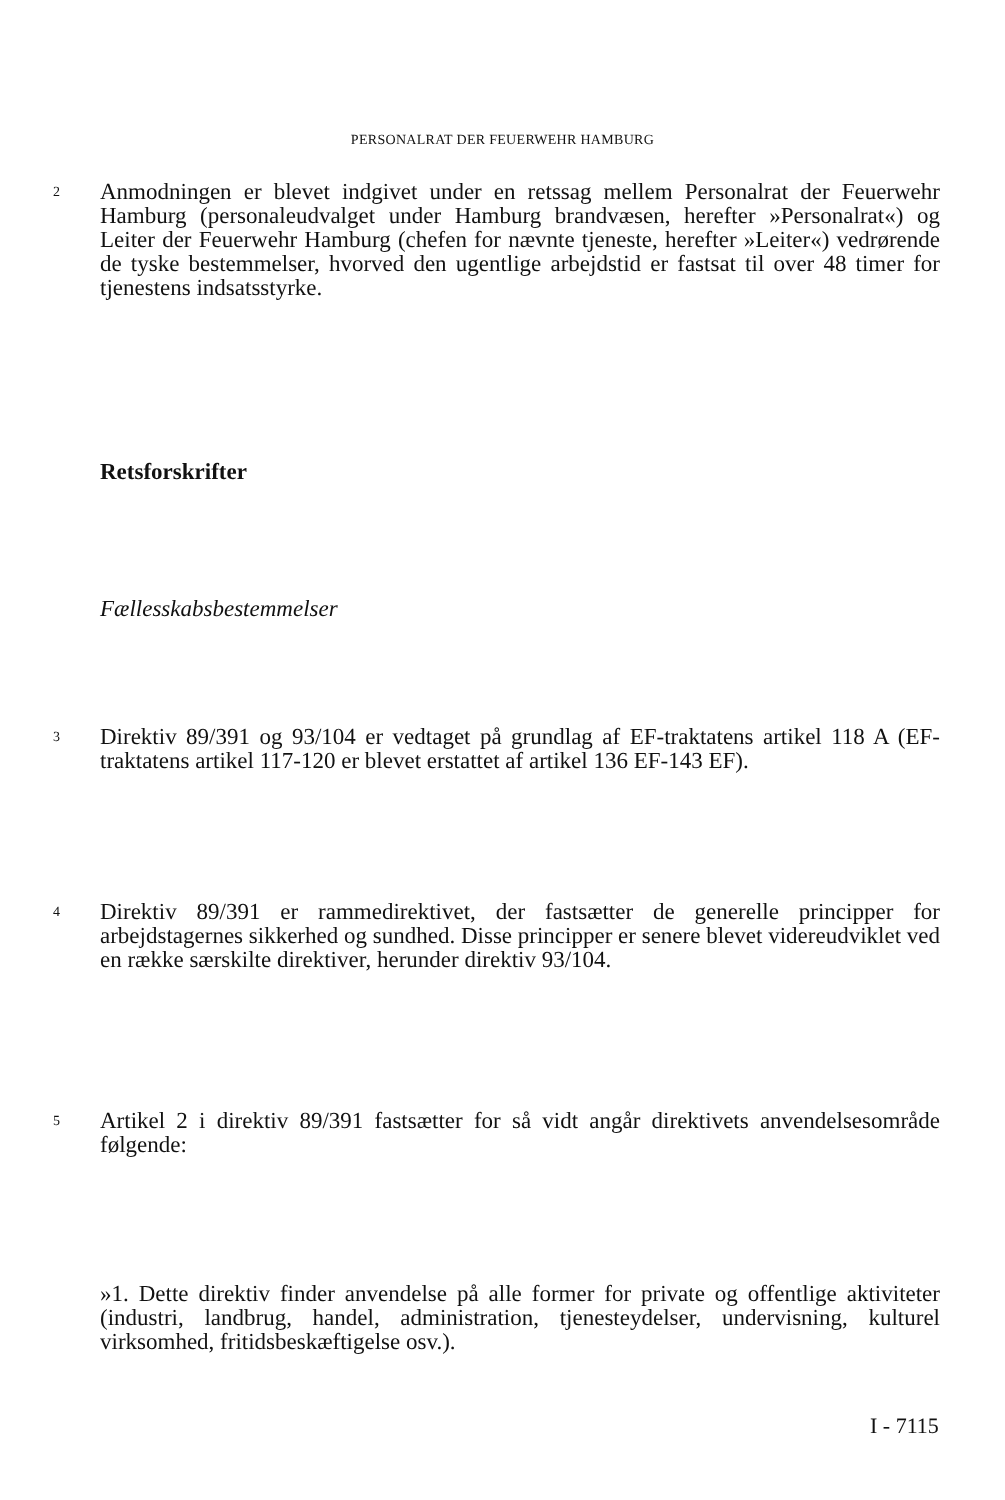PERSONALRAT DER FEUERWEHR HAMBURG
2 Anmodningen er blevet indgivet under en retssag mellem Personalrat der Feuerwehr Hamburg (personaleudvalget under Hamburg brandvæsen, herefter »Personalrat«) og Leiter der Feuerwehr Hamburg (chefen for nævnte tjeneste, herefter »Leiter«) vedrørende de tyske bestemmelser, hvorved den ugentlige arbejdstid er fastsat til over 48 timer for tjenestens indsatsstyrke.
Retsforskrifter
Fællesskabsbestemmelser
3 Direktiv 89/391 og 93/104 er vedtaget på grundlag af EF-traktatens artikel 118 A (EF-traktatens artikel 117-120 er blevet erstattet af artikel 136 EF-143 EF).
4 Direktiv 89/391 er rammedirektivet, der fastsætter de generelle principper for arbejdstagernes sikkerhed og sundhed. Disse principper er senere blevet videreudviklet ved en række særskilte direktiver, herunder direktiv 93/104.
5 Artikel 2 i direktiv 89/391 fastsætter for så vidt angår direktivets anvendelsesområde følgende:
»1. Dette direktiv finder anvendelse på alle former for private og offentlige aktiviteter (industri, landbrug, handel, administration, tjenesteydelser, undervisning, kulturel virksomhed, fritidsbeskæftigelse osv.).
I - 7115